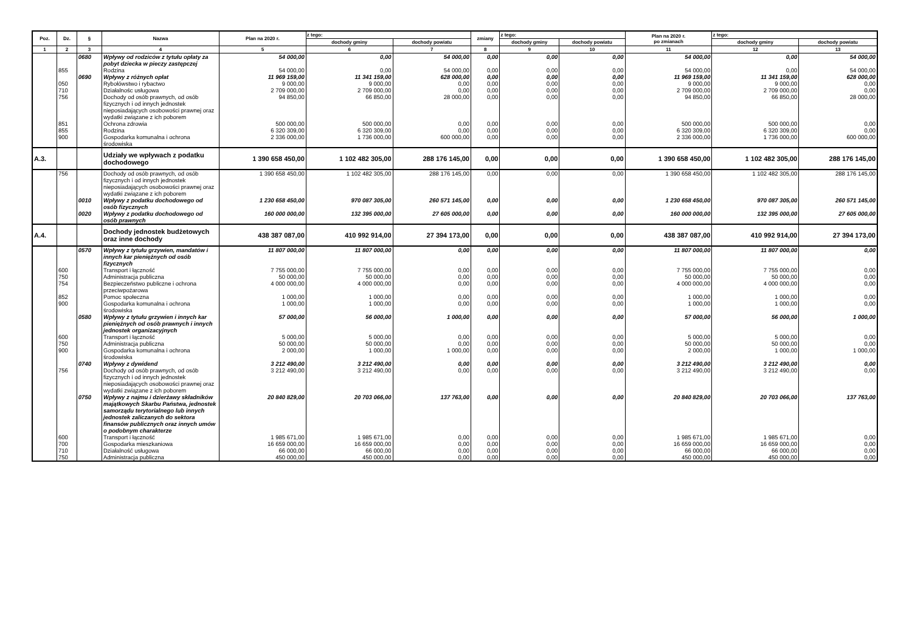| Poz. | Dz. | § | Nazwa | Plan na 2020 r. | z tego: | | zmiany | z tego: | | Plan na 2020 r. po zmianach | z tego: | |
| --- | --- | --- | --- | --- | --- | --- | --- | --- | --- | --- | --- | --- |
| | | | | | dochody gminy | dochody powiatu | | dochody gminy | dochody powiatu | | dochody gminy | dochody powiatu |
| 1 | 2 | 3 | 4 | 5 | 6 | 7 | 8 | 9 | 10 | 11 | 12 | 13 |
| | | 0680 | Wpływy od rodziców z tytułu opłaty za pobyt dziecka w pieczy zastępczej | 54 000,00 | 0,00 | 54 000,00 | 0,00 | 0,00 | 0,00 | 54 000,00 | 0,00 | 54 000,00 |
| | 855 | | Rodzina | 54 000,00 | 0,00 | 54 000,00 | 0,00 | 0,00 | 0,00 | 54 000,00 | 0,00 | 54 000,00 |
| | | 0690 | Wpływy z różnych opłat | 11 969 159,00 | 11 341 159,00 | 628 000,00 | 0,00 | 0,00 | 0,00 | 11 969 159,00 | 11 341 159,00 | 628 000,00 |
| | 050 | | Rybołówstwo i rybactwo | 9 000,00 | 9 000,00 | 0,00 | 0,00 | 0,00 | 0,00 | 9 000,00 | 9 000,00 | 0,00 |
| | 710 | | Działalnośc usługowa | 2 709 000,00 | 2 709 000,00 | 0,00 | 0,00 | 0,00 | 0,00 | 2 709 000,00 | 2 709 000,00 | 0,00 |
| | 756 | | Dochody od osób prawnych, od osób fizycznych i od innych jednostek nieposiadających osobowości prawnej oraz wydatki związane z ich poborem | 94 850,00 | 66 850,00 | 28 000,00 | 0,00 | 0,00 | 0,00 | 94 850,00 | 66 850,00 | 28 000,00 |
| | 851 | | Ochrona zdrowia | 500 000,00 | 500 000,00 | 0,00 | 0,00 | 0,00 | 0,00 | 500 000,00 | 500 000,00 | 0,00 |
| | 855 | | Rodzina | 6 320 309,00 | 6 320 309,00 | 0,00 | 0,00 | 0,00 | 0,00 | 6 320 309,00 | 6 320 309,00 | 0,00 |
| | 900 | | Gospodarka komunalna i ochrona środowiska | 2 336 000,00 | 1 736 000,00 | 600 000,00 | 0,00 | 0,00 | 0,00 | 2 336 000,00 | 1 736 000,00 | 600 000,00 |
| A.3. | | | Udziały we wpływach z podatku dochodowego | 1 390 658 450,00 | 1 102 482 305,00 | 288 176 145,00 | 0,00 | 0,00 | 0,00 | 1 390 658 450,00 | 1 102 482 305,00 | 288 176 145,00 |
| | 756 | | Dochody od osób prawnych, od osób fizycznych i od innych jednostek nieposiadających osobowości prawnej oraz wydatki związane z ich poborem | 1 390 658 450,00 | 1 102 482 305,00 | 288 176 145,00 | 0,00 | 0,00 | 0,00 | 1 390 658 450,00 | 1 102 482 305,00 | 288 176 145,00 |
| | | 0010 | Wpływy z podatku dochodowego od osób fizycznych | 1 230 658 450,00 | 970 087 305,00 | 260 571 145,00 | 0,00 | 0,00 | 0,00 | 1 230 658 450,00 | 970 087 305,00 | 260 571 145,00 |
| | | 0020 | Wpływy z podatku dochodowego od osób prawnych | 160 000 000,00 | 132 395 000,00 | 27 605 000,00 | 0,00 | 0,00 | 0,00 | 160 000 000,00 | 132 395 000,00 | 27 605 000,00 |
| A.4. | | | Dochody jednostek budżetowych oraz inne dochody | 438 387 087,00 | 410 992 914,00 | 27 394 173,00 | 0,00 | 0,00 | 0,00 | 438 387 087,00 | 410 992 914,00 | 27 394 173,00 |
| | | 0570 | Wpływy z tytułu grzywien, mandatów i innych kar pieniężnych od osób fizycznych | 11 807 000,00 | 11 807 000,00 | 0,00 | 0,00 | 0,00 | 0,00 | 11 807 000,00 | 11 807 000,00 | 0,00 |
| | 600 | | Transport i łączność | 7 755 000,00 | 7 755 000,00 | 0,00 | 0,00 | 0,00 | 0,00 | 7 755 000,00 | 7 755 000,00 | 0,00 |
| | 750 | | Administracja publiczna | 50 000,00 | 50 000,00 | 0,00 | 0,00 | 0,00 | 0,00 | 50 000,00 | 50 000,00 | 0,00 |
| | 754 | | Bezpieczeństwo publiczne i ochrona przeciwpożarowa | 4 000 000,00 | 4 000 000,00 | 0,00 | 0,00 | 0,00 | 0,00 | 4 000 000,00 | 4 000 000,00 | 0,00 |
| | 852 | | Pomoc społeczna | 1 000,00 | 1 000,00 | 0,00 | 0,00 | 0,00 | 0,00 | 1 000,00 | 1 000,00 | 0,00 |
| | 900 | | Gospodarka komunalna i ochrona środowiska | 1 000,00 | 1 000,00 | 0,00 | 0,00 | 0,00 | 0,00 | 1 000,00 | 1 000,00 | 0,00 |
| | | 0580 | Wpływy z tytułu grzywien i innych kar pieniężnych od osób prawnych i innych jednostek organizacyjnych | 57 000,00 | 56 000,00 | 1 000,00 | 0,00 | 0,00 | 0,00 | 57 000,00 | 56 000,00 | 1 000,00 |
| | 600 | | Transport i łączność | 5 000,00 | 5 000,00 | 0,00 | 0,00 | 0,00 | 0,00 | 5 000,00 | 5 000,00 | 0,00 |
| | 750 | | Administracja publiczna | 50 000,00 | 50 000,00 | 0,00 | 0,00 | 0,00 | 0,00 | 50 000,00 | 50 000,00 | 0,00 |
| | 900 | | Gospodarka komunalna i ochrona środowiska | 2 000,00 | 1 000,00 | 1 000,00 | 0,00 | 0,00 | 0,00 | 2 000,00 | 1 000,00 | 1 000,00 |
| | | 0740 | Wpływy z dywidend | 3 212 490,00 | 3 212 490,00 | 0,00 | 0,00 | 0,00 | 0,00 | 3 212 490,00 | 3 212 490,00 | 0,00 |
| | 756 | | Dochody od osób prawnych, od osób fizycznych i od innych jednostek nieposiadających osobowości prawnej oraz wydatki związane z ich poborem | 3 212 490,00 | 3 212 490,00 | 0,00 | 0,00 | 0,00 | 0,00 | 3 212 490,00 | 3 212 490,00 | 0,00 |
| | | 0750 | Wpływy z najmu i dzierżawy składników majątkowych Skarbu Państwa, jednostek samorządu terytorialnego lub innych jednostek zaliczanych do sektora finansów publicznych oraz innych umów o podobnym charakterze | 20 840 829,00 | 20 703 066,00 | 137 763,00 | 0,00 | 0,00 | 0,00 | 20 840 829,00 | 20 703 066,00 | 137 763,00 |
| | 600 | | Transport i łączność | 1 985 671,00 | 1 985 671,00 | 0,00 | 0,00 | 0,00 | 0,00 | 1 985 671,00 | 1 985 671,00 | 0,00 |
| | 700 | | Gospodarka mieszkaniowa | 16 659 000,00 | 16 659 000,00 | 0,00 | 0,00 | 0,00 | 0,00 | 16 659 000,00 | 16 659 000,00 | 0,00 |
| | 710 | | Działalność usługowa | 66 000,00 | 66 000,00 | 0,00 | 0,00 | 0,00 | 0,00 | 66 000,00 | 66 000,00 | 0,00 |
| | 750 | | Administracja publiczna | 450 000,00 | 450 000,00 | 0,00 | 0,00 | 0,00 | 0,00 | 450 000,00 | 450 000,00 | 0,00 |